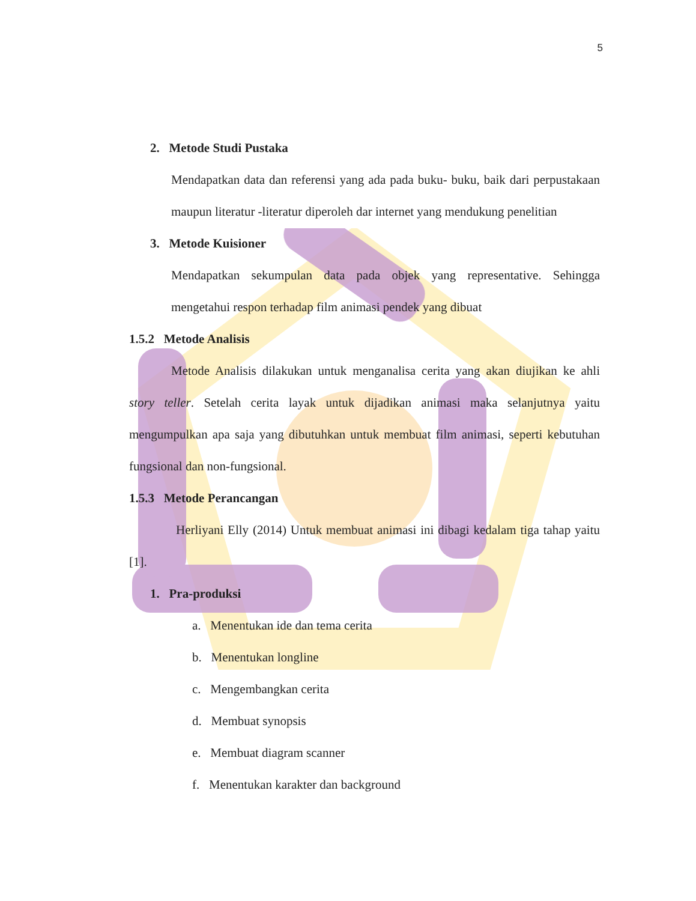5
2. Metode Studi Pustaka
Mendapatkan data dan referensi yang ada pada buku- buku, baik dari perpustakaan maupun literatur -literatur diperoleh dar internet yang mendukung penelitian
3. Metode Kuisioner
Mendapatkan sekumpulan data pada objek yang representative. Sehingga mengetahui respon terhadap film animasi pendek yang dibuat
1.5.2 Metode Analisis
Metode Analisis dilakukan untuk menganalisa cerita yang akan diujikan ke ahli story teller. Setelah cerita layak untuk dijadikan animasi maka selanjutnya yaitu mengumpulkan apa saja yang dibutuhkan untuk membuat film animasi, seperti kebutuhan fungsional dan non-fungsional.
1.5.3 Metode Perancangan
Herliyani Elly (2014) Untuk membuat animasi ini dibagi kedalam tiga tahap yaitu [1].
1. Pra-produksi
a. Menentukan ide dan tema cerita
b. Menentukan longline
c. Mengembangkan cerita
d. Membuat synopsis
e. Membuat diagram scanner
f. Menentukan karakter dan background